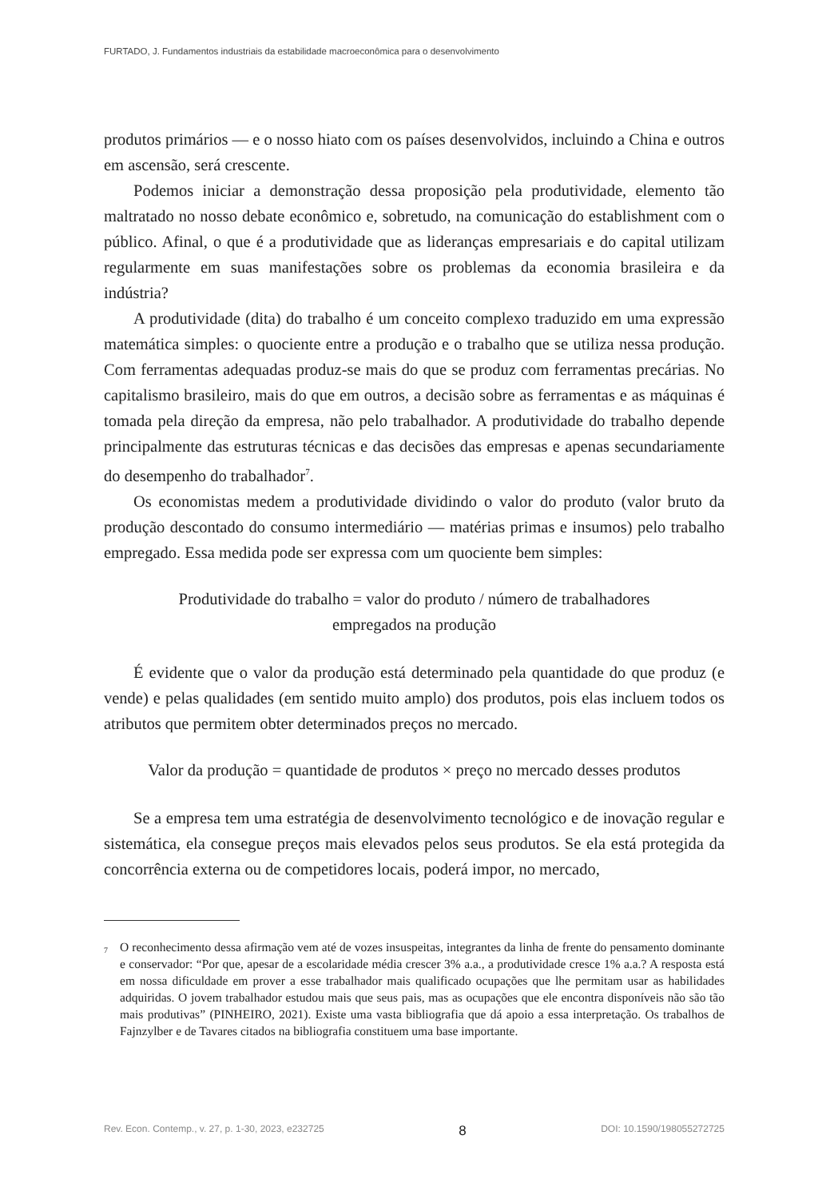FURTADO, J. Fundamentos industriais da estabilidade macroeconômica para o desenvolvimento
produtos primários — e o nosso hiato com os países desenvolvidos, incluindo a China e outros em ascensão, será crescente.
Podemos iniciar a demonstração dessa proposição pela produtividade, elemento tão maltratado no nosso debate econômico e, sobretudo, na comunicação do establishment com o público. Afinal, o que é a produtividade que as lideranças empresariais e do capital utilizam regularmente em suas manifestações sobre os problemas da economia brasileira e da indústria?
A produtividade (dita) do trabalho é um conceito complexo traduzido em uma expressão matemática simples: o quociente entre a produção e o trabalho que se utiliza nessa produção. Com ferramentas adequadas produz-se mais do que se produz com ferramentas precárias. No capitalismo brasileiro, mais do que em outros, a decisão sobre as ferramentas e as máquinas é tomada pela direção da empresa, não pelo trabalhador. A produtividade do trabalho depende principalmente das estruturas técnicas e das decisões das empresas e apenas secundariamente do desempenho do trabalhador<sup>7</sup>.
Os economistas medem a produtividade dividindo o valor do produto (valor bruto da produção descontado do consumo intermediário — matérias primas e insumos) pelo trabalho empregado. Essa medida pode ser expressa com um quociente bem simples:
Produtividade do trabalho = valor do produto / número de trabalhadores
empregados na produção
É evidente que o valor da produção está determinado pela quantidade do que produz (e vende) e pelas qualidades (em sentido muito amplo) dos produtos, pois elas incluem todos os atributos que permitem obter determinados preços no mercado.
Valor da produção = quantidade de produtos × preço no mercado desses produtos
Se a empresa tem uma estratégia de desenvolvimento tecnológico e de inovação regular e sistemática, ela consegue preços mais elevados pelos seus produtos. Se ela está protegida da concorrência externa ou de competidores locais, poderá impor, no mercado,
<sup>7</sup> O reconhecimento dessa afirmação vem até de vozes insuspeitas, integrantes da linha de frente do pensamento dominante e conservador: “Por que, apesar de a escolaridade média crescer 3% a.a., a produtividade cresce 1% a.a.? A resposta está em nossa dificuldade em prover a esse trabalhador mais qualificado ocupações que lhe permitam usar as habilidades adquiridas. O jovem trabalhador estudou mais que seus pais, mas as ocupações que ele encontra disponíveis não são tão mais produtivas” (PINHEIRO, 2021). Existe uma vasta bibliografia que dá apoio a essa interpretação. Os trabalhos de Fajnzylber e de Tavares citados na bibliografia constituem uma base importante.
Rev. Econ. Contemp., v. 27, p. 1-30, 2023, e232725 8 DOI: 10.1590/198055272725